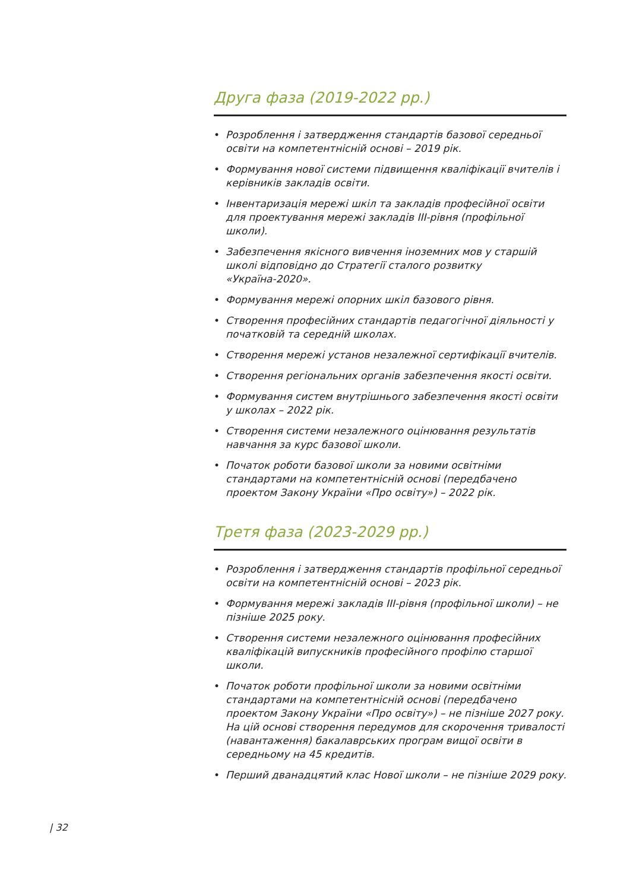Друга фаза (2019-2022 рр.)
• Розроблення і затвердження стандартів базової середньої освіти на компетентнісній основі – 2019 рік.
• Формування нової системи підвищення кваліфікації вчителів і керівників закладів освіти.
• Інвентаризація мережі шкіл та закладів професійної освіти для проектування мережі закладів ІІІ-рівня (профільної школи).
• Забезпечення якісного вивчення іноземних мов у старшій школі відповідно до Стратегії сталого розвитку «Україна-2020».
• Формування мережі опорних шкіл базового рівня.
• Створення професійних стандартів педагогічної діяльності у початковій та середній школах.
• Створення мережі установ незалежної сертифікації вчителів.
• Створення регіональних органів забезпечення якості освіти.
• Формування систем внутрішнього забезпечення якості освіти у школах – 2022 рік.
• Створення системи незалежного оцінювання результатів навчання за курс базової школи.
• Початок роботи базової школи за новими освітніми стандартами на компетентнісній основі (передбачено проектом Закону України «Про освіту») – 2022 рік.
Третя фаза (2023-2029 рр.)
• Розроблення і затвердження стандартів профільної середньої освіти на компетентнісній основі – 2023 рік.
• Формування мережі закладів ІІІ-рівня (профільної школи) – не пізніше 2025 року.
• Створення системи незалежного оцінювання професійних кваліфікацій випускників професійного профілю старшої школи.
• Початок роботи профільної школи за новими освітніми стандартами на компетентнісній основі (передбачено проектом Закону України «Про освіту») – не пізніше 2027 року. На цій основі створення передумов для скорочення тривалості (навантаження) бакалаврських програм вищої освіти в середньому на 45 кредитів.
• Перший дванадцятий клас Нової школи – не пізніше 2029 року.
| 32